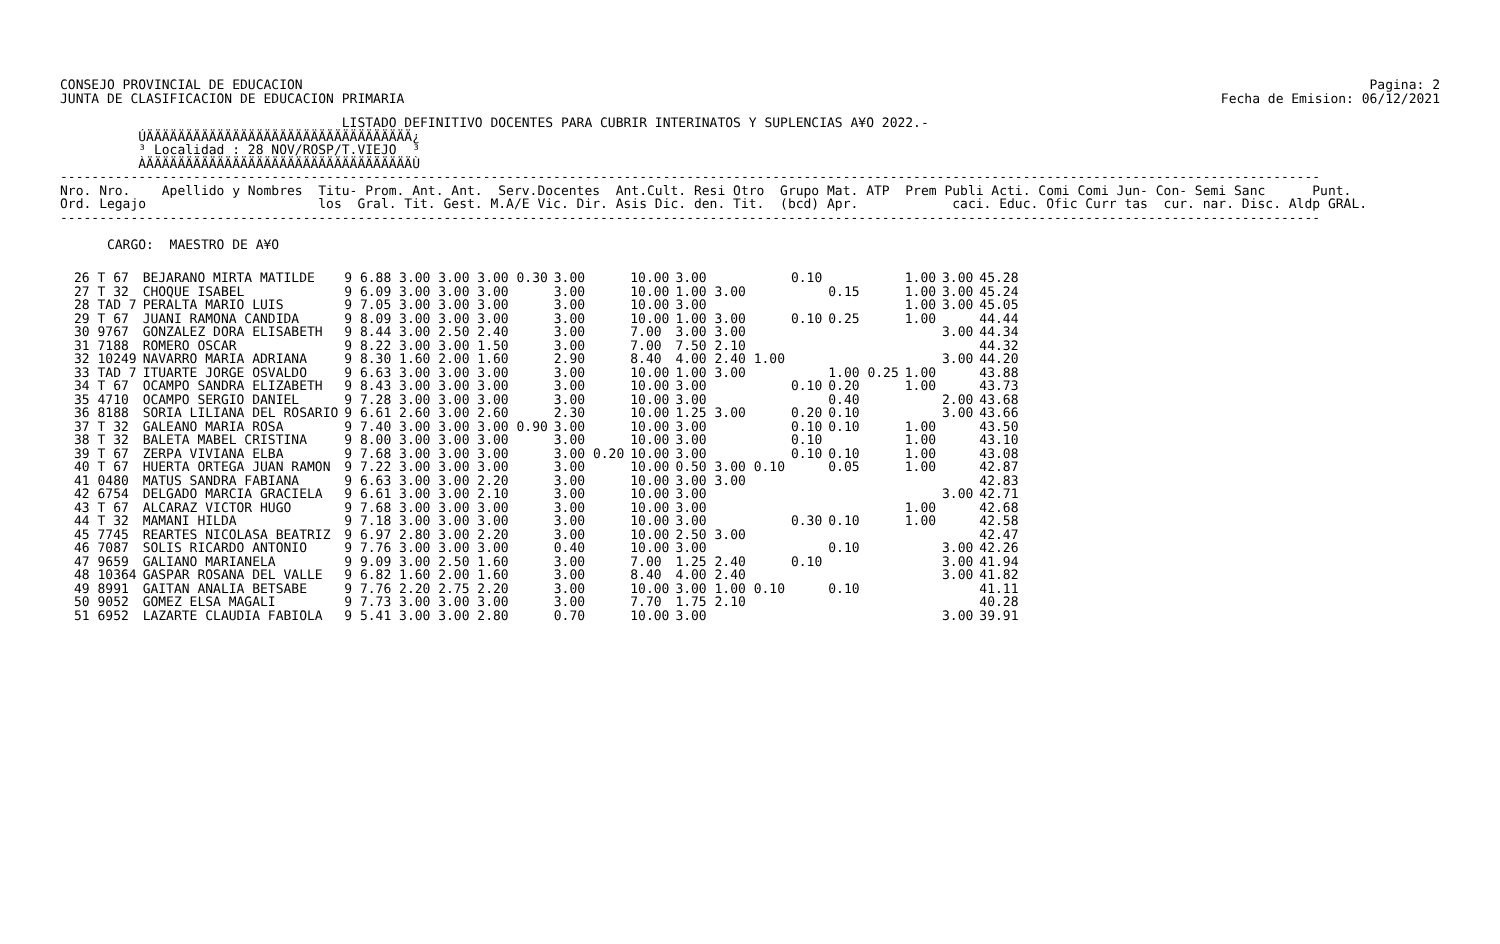CONSEJO PROVINCIAL DE EDUCACION
JUNTA DE CLASIFICACION DE EDUCACION PRIMARIA
Pagina: 2
Fecha de Emision: 06/12/2021
                                    LISTADO DEFINITIVO DOCENTES PARA CUBRIR INTERINATOS Y SUPLENCIAS A¥O 2022.-
          ÚÄÄÄÄÄÄÄÄÄÄÄÄÄÄÄÄÄÄÄÄÄÄÄÄÄÄÄÄÄÄÄÄÄÄ¿
          ³ Localidad : 28 NOV/ROSP/T.VIEJO  ³
          ÀÄÄÄÄÄÄÄÄÄÄÄÄÄÄÄÄÄÄÄÄÄÄÄÄÄÄÄÄÄÄÄÄÄÄÙ
-----------------------------------------------------------------------------------------------------------------------------------------------------------------
Nro. Nro.    Apellido y Nombres  Titu- Prom. Ant. Ant.  Serv.Docentes  Ant.Cult. Resi Otro  Grupo Mat. ATP  Prem Publi Acti. Comi Comi Jun- Con- Semi Sanc      Punt.
Ord. Legajo                      los  Gral. Tit. Gest. M.A/E Vic. Dir. Asis Dic. den. Tit.  (bcd) Apr.            caci. Educ. Ofic Curr tas  cur. nar. Disc. Aldp GRAL.
-----------------------------------------------------------------------------------------------------------------------------------------------------------------

      CARGO:  MAESTRO DE A¥O
| 26 T 67 | BEJARANO MIRTA MATILDE | 9 6.88 3.00 3.00 3.00 0.30 | 3.00 | 10.00 | 3.00 | 0.10 | | 1.00 | 3.00 | 45.28 |
| 27 T 32 | CHOQUE ISABEL | 9 6.09 3.00 3.00 3.00 | 3.00 | 10.00 | 1.00 3.00 | | 0.15 | 1.00 | 3.00 | 45.24 |
| 28 TAD 7 | PERALTA MARIO LUIS | 9 7.05 3.00 3.00 3.00 | 3.00 | 10.00 | 3.00 | | | 1.00 | 3.00 | 45.05 |
| 29 T 67 | JUANI RAMONA CANDIDA | 9 8.09 3.00 3.00 3.00 | 3.00 | 10.00 | 1.00 3.00 | 0.10 | 0.25 | 1.00 | | 44.44 |
| 30 9767 | GONZALEZ DORA ELISABETH | 9 8.44 3.00 2.50 2.40 | 3.00 | 7.00 | 3.00 3.00 | | | | 3.00 | 44.34 |
| 31 7188 | ROMERO OSCAR | 9 8.22 3.00 3.00 1.50 | 3.00 | 7.00 | 7.50 2.10 | | | | | 44.32 |
| 32 10249 | NAVARRO MARIA ADRIANA | 9 8.30 1.60 2.00 1.60 | 2.90 | 8.40 | 4.00 2.40 1.00 | | | | 3.00 | 44.20 |
| 33 TAD 7 | ITUARTE JORGE OSVALDO | 9 6.63 3.00 3.00 3.00 | 3.00 | 10.00 | 1.00 3.00 | | 1.00 0.25 | 1.00 | | 43.88 |
| 34 T 67 | OCAMPO SANDRA ELIZABETH | 9 8.43 3.00 3.00 3.00 | 3.00 | 10.00 | 3.00 | 0.10 | 0.20 | 1.00 | | 43.73 |
| 35 4710 | OCAMPO SERGIO DANIEL | 9 7.28 3.00 3.00 3.00 | 3.00 | 10.00 | 3.00 | | 0.40 | | 2.00 | 43.68 |
| 36 8188 | SORIA LILIANA DEL ROSARIO | 9 6.61 2.60 3.00 2.60 | 2.30 | 10.00 | 1.25 3.00 | 0.20 | 0.10 | | 3.00 | 43.66 |
| 37 T 32 | GALEANO MARIA ROSA | 9 7.40 3.00 3.00 3.00 0.90 | 3.00 | 10.00 | 3.00 | 0.10 | 0.10 | 1.00 | | 43.50 |
| 38 T 32 | BALETA MABEL CRISTINA | 9 8.00 3.00 3.00 3.00 | 3.00 | 10.00 | 3.00 | 0.10 | | 1.00 | | 43.10 |
| 39 T 67 | ZERPA VIVIANA ELBA | 9 7.68 3.00 3.00 3.00 | 3.00 0.20 | 10.00 | 3.00 | 0.10 | 0.10 | 1.00 | | 43.08 |
| 40 T 67 | HUERTA ORTEGA JUAN RAMON | 9 7.22 3.00 3.00 3.00 | 3.00 | 10.00 | 0.50 3.00 0.10 | | 0.05 | 1.00 | | 42.87 |
| 41 0480 | MATUS SANDRA FABIANA | 9 6.63 3.00 3.00 2.20 | 3.00 | 10.00 | 3.00 3.00 | | | | | 42.83 |
| 42 6754 | DELGADO MARCIA GRACIELA | 9 6.61 3.00 3.00 2.10 | 3.00 | 10.00 | 3.00 | | | | 3.00 | 42.71 |
| 43 T 67 | ALCARAZ VICTOR HUGO | 9 7.68 3.00 3.00 3.00 | 3.00 | 10.00 | 3.00 | | | 1.00 | | 42.68 |
| 44 T 32 | MAMANI HILDA | 9 7.18 3.00 3.00 3.00 | 3.00 | 10.00 | 3.00 | 0.30 | 0.10 | 1.00 | | 42.58 |
| 45 7745 | REARTES NICOLASA BEATRIZ | 9 6.97 2.80 3.00 2.20 | 3.00 | 10.00 | 2.50 3.00 | | | | | 42.47 |
| 46 7087 | SOLIS RICARDO ANTONIO | 9 7.76 3.00 3.00 3.00 | 0.40 | 10.00 | 3.00 | | 0.10 | | 3.00 | 42.26 |
| 47 9659 | GALIANO MARIANELA | 9 9.09 3.00 2.50 1.60 | 3.00 | 7.00 | 1.25 2.40 | 0.10 | | | 3.00 | 41.94 |
| 48 10364 | GASPAR ROSANA DEL VALLE | 9 6.82 1.60 2.00 1.60 | 3.00 | 8.40 | 4.00 2.40 | | | | 3.00 | 41.82 |
| 49 8991 | GAITAN ANALIA BETSABE | 9 7.76 2.20 2.75 2.20 | 3.00 | 10.00 | 3.00 1.00 0.10 | | 0.10 | | | 41.11 |
| 50 9052 | GOMEZ ELSA MAGALI | 9 7.73 3.00 3.00 3.00 | 3.00 | 7.70 | 1.75 2.10 | | | | | 40.28 |
| 51 6952 | LAZARTE CLAUDIA FABIOLA | 9 5.41 3.00 3.00 2.80 | 0.70 | 10.00 | 3.00 | | | | 3.00 | 39.91 |